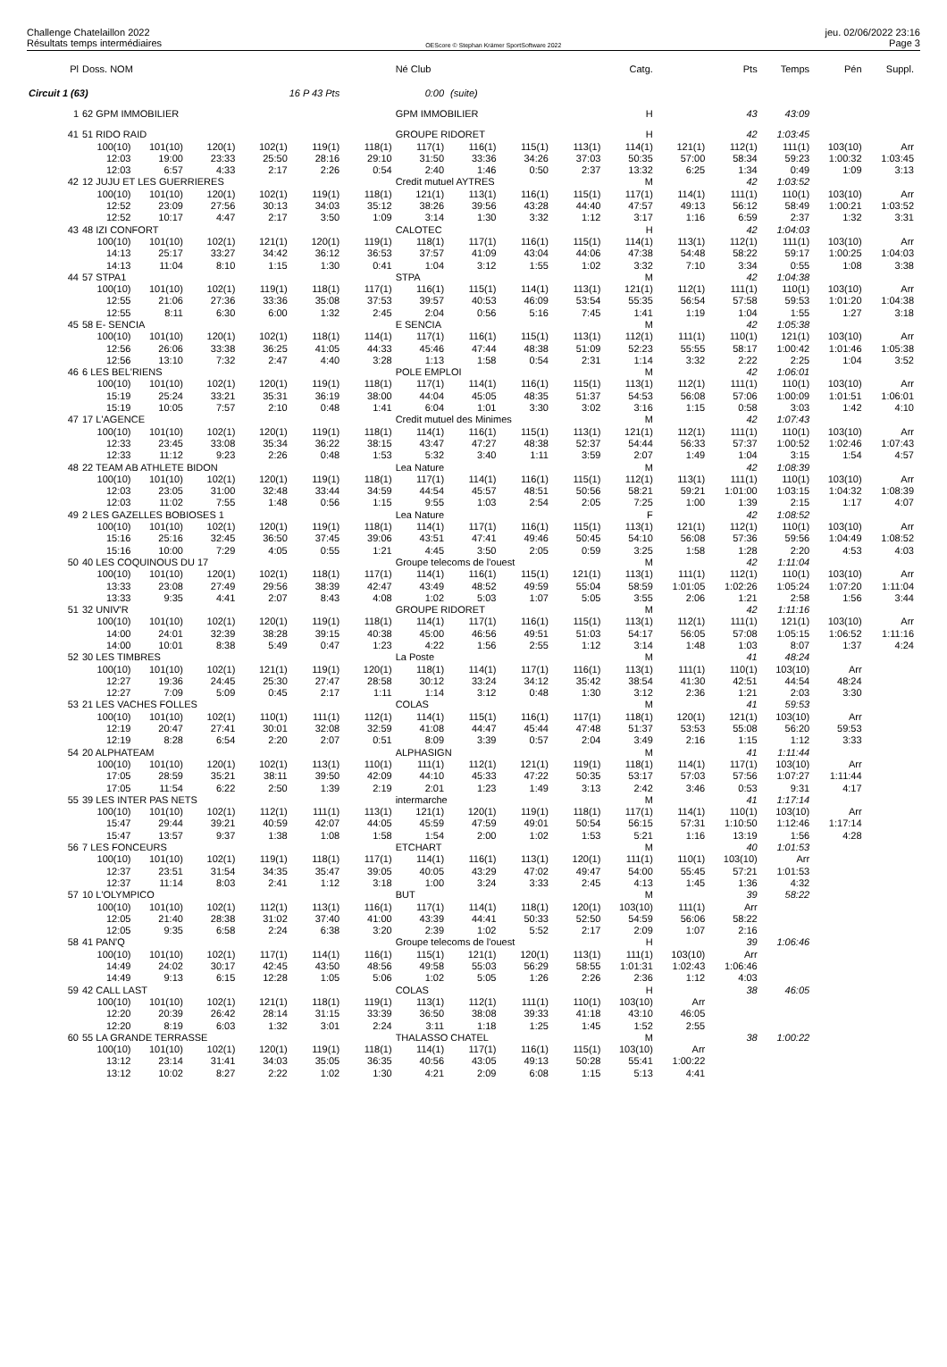Challenge Chatelaillon 2022
Résultats temps intermédiaires
OEScore © Stephan Krämer SportSoftware 2022
jeu. 02/06/2022 23:16
Page 3
| Pl | Doss. NOM | | | | | | Né Club | | | | Catg. | | Pts | Temps | Pén | Suppl. |
| --- | --- | --- | --- | --- | --- | --- | --- | --- | --- | --- | --- | --- | --- | --- | --- | --- |
| Circuit 1 (63) | | 16 P 43 Pts | | | | 0:00 | | (suite) | | | | | | | | |
| 1 | 62 GPM IMMOBILIER | | | | | | GPM IMMOBILIER | | | | H | | 43 | 43:09 | | |
| 41 | 51 RIDO RAID | | | | | | GROUPE RIDORET | | | | H | | 42 | 1:03:45 | | |
| | 100(10) | 101(10) | 120(1) | 102(1) | 119(1) | 118(1) | 117(1) | 116(1) | 115(1) | 113(1) | 114(1) | 121(1) | 112(1) | 111(1) | 103(10) | Arr |
| | 12:03 | 19:00 | 23:33 | 25:50 | 28:16 | 29:10 | 31:50 | 33:36 | 34:26 | 37:03 | 50:35 | 57:00 | 58:34 | 59:23 | 1:00:32 | 1:03:45 |
| | 12:03 | 6:57 | 4:33 | 2:17 | 2:26 | 0:54 | 2:40 | 1:46 | 0:50 | 2:37 | 13:32 | 6:25 | 1:34 | 0:49 | 1:09 | 3:13 |
| 42 | 12 JUJU ET LES GUERRIERES | | | | | | Credit mutuel AYTRES | | | | M | | 42 | 1:03:52 | | |
| | 100(10) | 101(10) | 120(1) | 102(1) | 119(1) | 118(1) | 121(1) | 113(1) | 116(1) | 115(1) | 117(1) | 114(1) | 111(1) | 110(1) | 103(10) | Arr |
| | 12:52 | 23:09 | 27:56 | 30:13 | 34:03 | 35:12 | 38:26 | 39:56 | 43:28 | 44:40 | 47:57 | 49:13 | 56:12 | 58:49 | 1:00:21 | 1:03:52 |
| | 12:52 | 10:17 | 4:47 | 2:17 | 3:50 | 1:09 | 3:14 | 1:30 | 3:32 | 1:12 | 3:17 | 1:16 | 6:59 | 2:37 | 1:32 | 3:31 |
| 43 | 48 IZI CONFORT | | | | | | CALOTEC | | | | H | | 42 | 1:04:03 | | |
| | 100(10) | 101(10) | 102(1) | 121(1) | 120(1) | 119(1) | 118(1) | 117(1) | 116(1) | 115(1) | 114(1) | 113(1) | 112(1) | 111(1) | 103(10) | Arr |
| | 14:13 | 25:17 | 33:27 | 34:42 | 36:12 | 36:53 | 37:57 | 41:09 | 43:04 | 44:06 | 47:38 | 54:48 | 58:22 | 59:17 | 1:00:25 | 1:04:03 |
| | 14:13 | 11:04 | 8:10 | 1:15 | 1:30 | 0:41 | 1:04 | 3:12 | 1:55 | 1:02 | 3:32 | 7:10 | 3:34 | 0:55 | 1:08 | 3:38 |
| 44 | 57 STPA1 | | | | | | STPA | | | | M | | 42 | 1:04:38 | | |
| | 100(10) | 101(10) | 102(1) | 119(1) | 118(1) | 117(1) | 116(1) | 115(1) | 114(1) | 113(1) | 121(1) | 112(1) | 111(1) | 110(1) | 103(10) | Arr |
| | 12:55 | 21:06 | 27:36 | 33:36 | 35:08 | 37:53 | 39:57 | 40:53 | 46:09 | 53:54 | 55:35 | 56:54 | 57:58 | 59:53 | 1:01:20 | 1:04:38 |
| | 12:55 | 8:11 | 6:30 | 6:00 | 1:32 | 2:45 | 2:04 | 0:56 | 5:16 | 7:45 | 1:41 | 1:19 | 1:04 | 1:55 | 1:27 | 3:18 |
| 45 | 58 E- SENCIA | | | | | | E SENCIA | | | | M | | 42 | 1:05:38 | | |
| | 100(10) | 101(10) | 120(1) | 102(1) | 118(1) | 114(1) | 117(1) | 116(1) | 115(1) | 113(1) | 112(1) | 111(1) | 110(1) | 121(1) | 103(10) | Arr |
| | 12:56 | 26:06 | 33:38 | 36:25 | 41:05 | 44:33 | 45:46 | 47:44 | 48:38 | 51:09 | 52:23 | 55:55 | 58:17 | 1:00:42 | 1:01:46 | 1:05:38 |
| | 12:56 | 13:10 | 7:32 | 2:47 | 4:40 | 3:28 | 1:13 | 1:58 | 0:54 | 2:31 | 1:14 | 3:32 | 2:22 | 2:25 | 1:04 | 3:52 |
| 46 | 6 LES BEL'RIENS | | | | | | POLE EMPLOI | | | | M | | 42 | 1:06:01 | | |
| | 100(10) | 101(10) | 102(1) | 120(1) | 119(1) | 118(1) | 117(1) | 114(1) | 116(1) | 115(1) | 113(1) | 112(1) | 111(1) | 110(1) | 103(10) | Arr |
| | 15:19 | 25:24 | 33:21 | 35:31 | 36:19 | 38:00 | 44:04 | 45:05 | 48:35 | 51:37 | 54:53 | 56:08 | 57:06 | 1:00:09 | 1:01:51 | 1:06:01 |
| | 15:19 | 10:05 | 7:57 | 2:10 | 0:48 | 1:41 | 6:04 | 1:01 | 3:30 | 3:02 | 3:16 | 1:15 | 0:58 | 3:03 | 1:42 | 4:10 |
| 47 | 17 L'AGENCE | | | | | | Credit mutuel des Minimes | | | | M | | 42 | 1:07:43 | | |
| | 100(10) | 101(10) | 102(1) | 120(1) | 119(1) | 118(1) | 114(1) | 116(1) | 115(1) | 113(1) | 121(1) | 112(1) | 111(1) | 110(1) | 103(10) | Arr |
| | 12:33 | 23:45 | 33:08 | 35:34 | 36:22 | 38:15 | 43:47 | 47:27 | 48:38 | 52:37 | 54:44 | 56:33 | 57:37 | 1:00:52 | 1:02:46 | 1:07:43 |
| | 12:33 | 11:12 | 9:23 | 2:26 | 0:48 | 1:53 | 5:32 | 3:40 | 1:11 | 3:59 | 2:07 | 1:49 | 1:04 | 3:15 | 1:54 | 4:57 |
| 48 | 22 TEAM AB ATHLETE BIDON | | | | | | Lea Nature | | | | M | | 42 | 1:08:39 | | |
| | 100(10) | 101(10) | 102(1) | 120(1) | 119(1) | 118(1) | 117(1) | 114(1) | 116(1) | 115(1) | 112(1) | 113(1) | 111(1) | 110(1) | 103(10) | Arr |
| | 12:03 | 23:05 | 31:00 | 32:48 | 33:44 | 34:59 | 44:54 | 45:57 | 48:51 | 50:56 | 58:21 | 59:21 | 1:01:00 | 1:03:15 | 1:04:32 | 1:08:39 |
| | 12:03 | 11:02 | 7:55 | 1:48 | 0:56 | 1:15 | 9:55 | 1:03 | 2:54 | 2:05 | 7:25 | 1:00 | 1:39 | 2:15 | 1:17 | 4:07 |
| 49 | 2 LES GAZELLES BOBIOSES 1 | | | | | | Lea Nature | | | | F | | 42 | 1:08:52 | | |
| | 100(10) | 101(10) | 102(1) | 120(1) | 119(1) | 118(1) | 114(1) | 117(1) | 116(1) | 115(1) | 113(1) | 121(1) | 112(1) | 110(1) | 103(10) | Arr |
| | 15:16 | 25:16 | 32:45 | 36:50 | 37:45 | 39:06 | 43:51 | 47:41 | 49:46 | 50:45 | 54:10 | 56:08 | 57:36 | 59:56 | 1:04:49 | 1:08:52 |
| | 15:16 | 10:00 | 7:29 | 4:05 | 0:55 | 1:21 | 4:45 | 3:50 | 2:05 | 0:59 | 3:25 | 1:58 | 1:28 | 2:20 | 4:53 | 4:03 |
| 50 | 40 LES COQUINOUS DU 17 | | | | | | Groupe telecoms de l'ouest | | | | M | | 42 | 1:11:04 | | |
| | 100(10) | 101(10) | 120(1) | 102(1) | 118(1) | 117(1) | 114(1) | 116(1) | 115(1) | 121(1) | 113(1) | 111(1) | 112(1) | 110(1) | 103(10) | Arr |
| | 13:33 | 23:08 | 27:49 | 29:56 | 38:39 | 42:47 | 43:49 | 48:52 | 49:59 | 55:04 | 58:59 | 1:01:05 | 1:02:26 | 1:05:24 | 1:07:20 | 1:11:04 |
| | 13:33 | 9:35 | 4:41 | 2:07 | 8:43 | 4:08 | 1:02 | 5:03 | 1:07 | 5:05 | 3:55 | 2:06 | 1:21 | 2:58 | 1:56 | 3:44 |
| 51 | 32 UNIV'R | | | | | | GROUPE RIDORET | | | | M | | 42 | 1:11:16 | | |
| | 100(10) | 101(10) | 102(1) | 120(1) | 119(1) | 118(1) | 114(1) | 117(1) | 116(1) | 115(1) | 113(1) | 112(1) | 111(1) | 121(1) | 103(10) | Arr |
| | 14:00 | 24:01 | 32:39 | 38:28 | 39:15 | 40:38 | 45:00 | 46:56 | 49:51 | 51:03 | 54:17 | 56:05 | 57:08 | 1:05:15 | 1:06:52 | 1:11:16 |
| | 14:00 | 10:01 | 8:38 | 5:49 | 0:47 | 1:23 | 4:22 | 1:56 | 2:55 | 1:12 | 3:14 | 1:48 | 1:03 | 8:07 | 1:37 | 4:24 |
| 52 | 30 LES TIMBRES | | | | | | La Poste | | | | M | | 41 | 48:24 | | |
| | 100(10) | 101(10) | 102(1) | 121(1) | 119(1) | 120(1) | 118(1) | 114(1) | 117(1) | 116(1) | 113(1) | 111(1) | 110(1) | 103(10) | Arr | |
| | 12:27 | 19:36 | 24:45 | 25:30 | 27:47 | 28:58 | 30:12 | 33:24 | 34:12 | 35:42 | 38:54 | 41:30 | 42:51 | 44:54 | 48:24 | |
| | 12:27 | 7:09 | 5:09 | 0:45 | 2:17 | 1:11 | 1:14 | 3:12 | 0:48 | 1:30 | 3:12 | 2:36 | 1:21 | 2:03 | 3:30 | |
| 53 | 21 LES VACHES FOLLES | | | | | | COLAS | | | | M | | 41 | 59:53 | | |
| | 100(10) | 101(10) | 102(1) | 110(1) | 111(1) | 112(1) | 114(1) | 115(1) | 116(1) | 117(1) | 118(1) | 120(1) | 121(1) | 103(10) | Arr | |
| | 12:19 | 20:47 | 27:41 | 30:01 | 32:08 | 32:59 | 41:08 | 44:47 | 45:44 | 47:48 | 51:37 | 53:53 | 55:08 | 56:20 | 59:53 | |
| | 12:19 | 8:28 | 6:54 | 2:20 | 2:07 | 0:51 | 8:09 | 3:39 | 0:57 | 2:04 | 3:49 | 2:16 | 1:15 | 1:12 | 3:33 | |
| 54 | 20 ALPHATEAM | | | | | | ALPHASIGN | | | | M | | 41 | 1:11:44 | | |
| | 100(10) | 101(10) | 120(1) | 102(1) | 113(1) | 110(1) | 111(1) | 112(1) | 121(1) | 119(1) | 118(1) | 114(1) | 117(1) | 103(10) | Arr | |
| | 17:05 | 28:59 | 35:21 | 38:11 | 39:50 | 42:09 | 44:10 | 45:33 | 47:22 | 50:35 | 53:17 | 57:03 | 57:56 | 1:07:27 | 1:11:44 | |
| | 17:05 | 11:54 | 6:22 | 2:50 | 1:39 | 2:19 | 2:01 | 1:23 | 1:49 | 3:13 | 2:42 | 3:46 | 0:53 | 9:31 | 4:17 | |
| 55 | 39 LES INTER PAS NETS | | | | | | intermarche | | | | M | | 41 | 1:17:14 | | |
| | 100(10) | 101(10) | 102(1) | 112(1) | 111(1) | 113(1) | 121(1) | 120(1) | 119(1) | 118(1) | 117(1) | 114(1) | 110(1) | 103(10) | Arr | |
| | 15:47 | 29:44 | 39:21 | 40:59 | 42:07 | 44:05 | 45:59 | 47:59 | 49:01 | 50:54 | 56:15 | 57:31 | 1:10:50 | 1:12:46 | 1:17:14 | |
| | 15:47 | 13:57 | 9:37 | 1:38 | 1:08 | 1:58 | 1:54 | 2:00 | 1:02 | 1:53 | 5:21 | 1:16 | 13:19 | 1:56 | 4:28 | |
| 56 | 7 LES FONCEURS | | | | | | ETCHART | | | | M | | 40 | 1:01:53 | | |
| | 100(10) | 101(10) | 102(1) | 119(1) | 118(1) | 117(1) | 114(1) | 116(1) | 113(1) | 120(1) | 111(1) | 110(1) | 103(10) | Arr | | |
| | 12:37 | 23:51 | 31:54 | 34:35 | 35:47 | 39:05 | 40:05 | 43:29 | 47:02 | 49:47 | 54:00 | 55:45 | 57:21 | 1:01:53 | | |
| | 12:37 | 11:14 | 8:03 | 2:41 | 1:12 | 3:18 | 1:00 | 3:24 | 3:33 | 2:45 | 4:13 | 1:45 | 1:36 | 4:32 | | |
| 57 | 10 L'OLYMPICO | | | | | | BUT | | | | M | | 39 | 58:22 | | |
| | 100(10) | 101(10) | 102(1) | 112(1) | 113(1) | 116(1) | 117(1) | 114(1) | 118(1) | 120(1) | 103(10) | 111(1) | Arr | | | |
| | 12:05 | 21:40 | 28:38 | 31:02 | 37:40 | 41:00 | 43:39 | 44:41 | 50:33 | 52:50 | 54:59 | 56:06 | 58:22 | | | |
| | 12:05 | 9:35 | 6:58 | 2:24 | 6:38 | 3:20 | 2:39 | 1:02 | 5:52 | 2:17 | 2:09 | 1:07 | 2:16 | | | |
| 58 | 41 PAN'Q | | | | | | Groupe telecoms de l'ouest | | | | H | | 39 | 1:06:46 | | |
| | 100(10) | 101(10) | 102(1) | 117(1) | 114(1) | 116(1) | 115(1) | 121(1) | 120(1) | 113(1) | 111(1) | 103(10) | Arr | | | |
| | 14:49 | 24:02 | 30:17 | 42:45 | 43:50 | 48:56 | 49:58 | 55:03 | 56:29 | 58:55 | 1:01:31 | 1:02:43 | 1:06:46 | | | |
| | 14:49 | 9:13 | 6:15 | 12:28 | 1:05 | 5:06 | 1:02 | 5:05 | 1:26 | 2:26 | 2:36 | 1:12 | 4:03 | | | |
| 59 | 42 CALL LAST | | | | | | COLAS | | | | H | | 38 | 46:05 | | |
| | 100(10) | 101(10) | 102(1) | 121(1) | 118(1) | 119(1) | 113(1) | 112(1) | 111(1) | 110(1) | 103(10) | Arr | | | | |
| | 12:20 | 20:39 | 26:42 | 28:14 | 31:15 | 33:39 | 36:50 | 38:08 | 39:33 | 41:18 | 43:10 | 46:05 | | | | |
| | 12:20 | 8:19 | 6:03 | 1:32 | 3:01 | 2:24 | 3:11 | 1:18 | 1:25 | 1:45 | 1:52 | 2:55 | | | | |
| 60 | 55 LA GRANDE TERRASSE | | | | | | THALASSO CHATEL | | | | M | | 38 | 1:00:22 | | |
| | 100(10) | 101(10) | 102(1) | 120(1) | 119(1) | 118(1) | 114(1) | 117(1) | 116(1) | 115(1) | 103(10) | Arr | | | | |
| | 13:12 | 23:14 | 31:41 | 34:03 | 35:05 | 36:35 | 40:56 | 43:05 | 49:13 | 50:28 | 55:41 | 1:00:22 | | | | |
| | 13:12 | 10:02 | 8:27 | 2:22 | 1:02 | 1:30 | 4:21 | 2:09 | 6:08 | 1:15 | 5:13 | 4:41 | | | | |